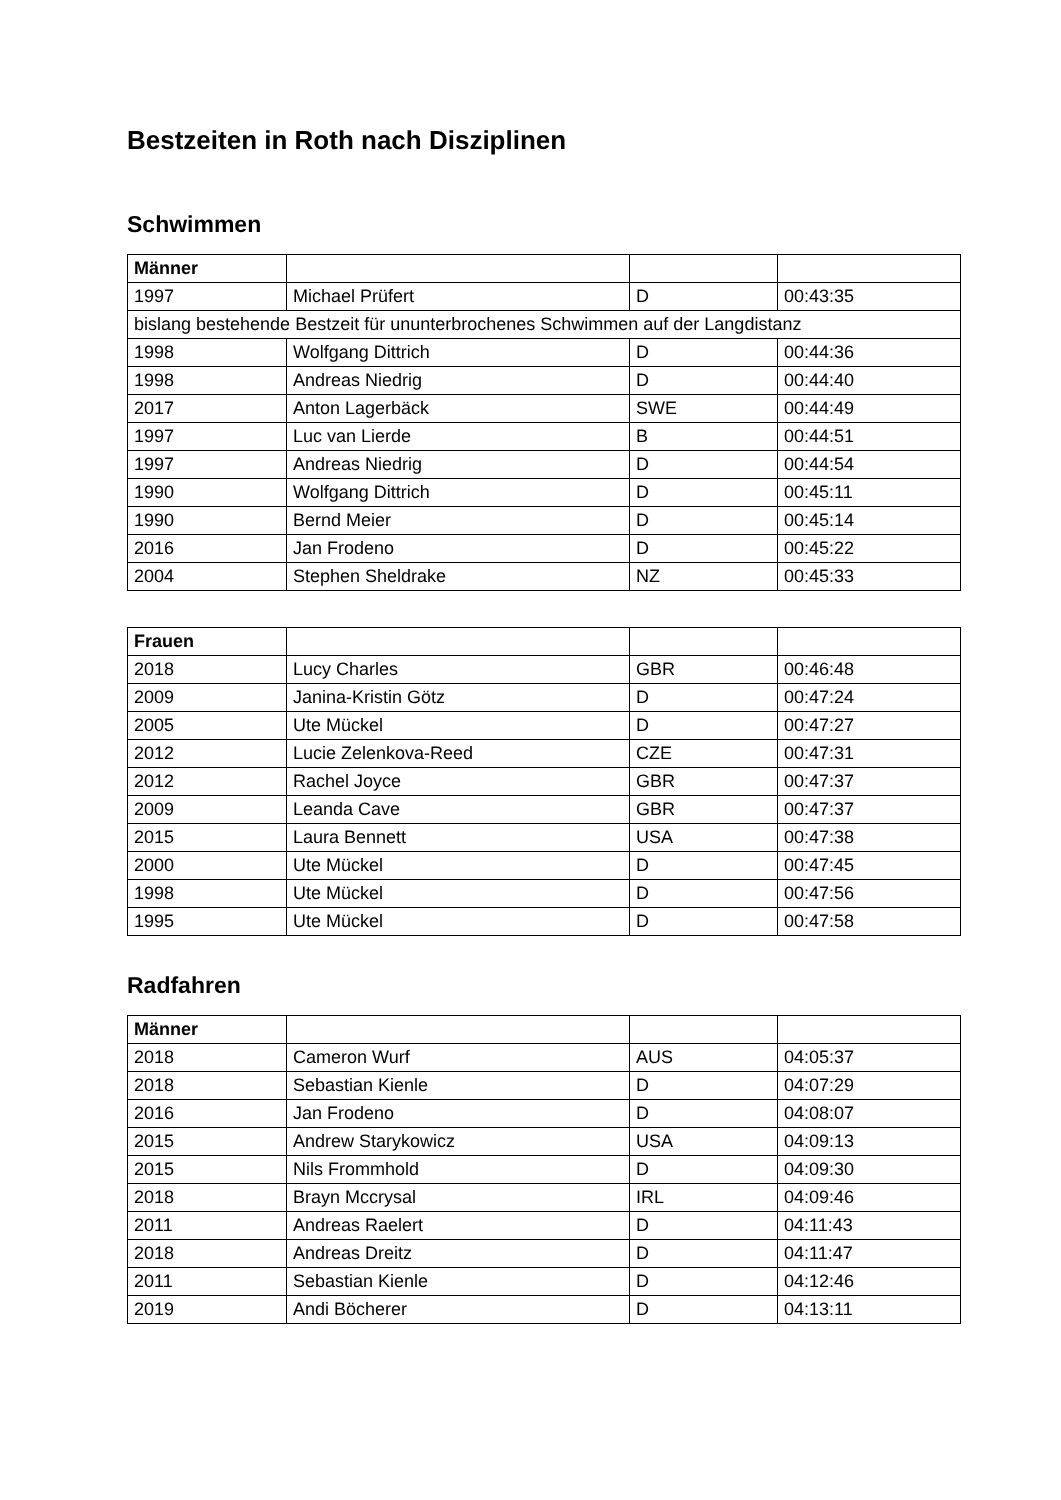Bestzeiten in Roth nach Disziplinen
Schwimmen
| Männer | | | |
| --- | --- | --- | --- |
| 1997 | Michael Prüfert | D | 00:43:35 |
| bislang bestehende Bestzeit für ununterbrochenes Schwimmen auf der Langdistanz | | | |
| 1998 | Wolfgang Dittrich | D | 00:44:36 |
| 1998 | Andreas Niedrig | D | 00:44:40 |
| 2017 | Anton Lagerbäck | SWE | 00:44:49 |
| 1997 | Luc van Lierde | B | 00:44:51 |
| 1997 | Andreas Niedrig | D | 00:44:54 |
| 1990 | Wolfgang Dittrich | D | 00:45:11 |
| 1990 | Bernd Meier | D | 00:45:14 |
| 2016 | Jan Frodeno | D | 00:45:22 |
| 2004 | Stephen Sheldrake | NZ | 00:45:33 |
| Frauen | | | |
| --- | --- | --- | --- |
| 2018 | Lucy Charles | GBR | 00:46:48 |
| 2009 | Janina-Kristin Götz | D | 00:47:24 |
| 2005 | Ute Mückel | D | 00:47:27 |
| 2012 | Lucie Zelenkova-Reed | CZE | 00:47:31 |
| 2012 | Rachel Joyce | GBR | 00:47:37 |
| 2009 | Leanda Cave | GBR | 00:47:37 |
| 2015 | Laura Bennett | USA | 00:47:38 |
| 2000 | Ute Mückel | D | 00:47:45 |
| 1998 | Ute Mückel | D | 00:47:56 |
| 1995 | Ute Mückel | D | 00:47:58 |
Radfahren
| Männer | | | |
| --- | --- | --- | --- |
| 2018 | Cameron Wurf | AUS | 04:05:37 |
| 2018 | Sebastian Kienle | D | 04:07:29 |
| 2016 | Jan Frodeno | D | 04:08:07 |
| 2015 | Andrew Starykowicz | USA | 04:09:13 |
| 2015 | Nils Frommhold | D | 04:09:30 |
| 2018 | Brayn Mccrysal | IRL | 04:09:46 |
| 2011 | Andreas Raelert | D | 04:11:43 |
| 2018 | Andreas Dreitz | D | 04:11:47 |
| 2011 | Sebastian Kienle | D | 04:12:46 |
| 2019 | Andi Böcherer | D | 04:13:11 |